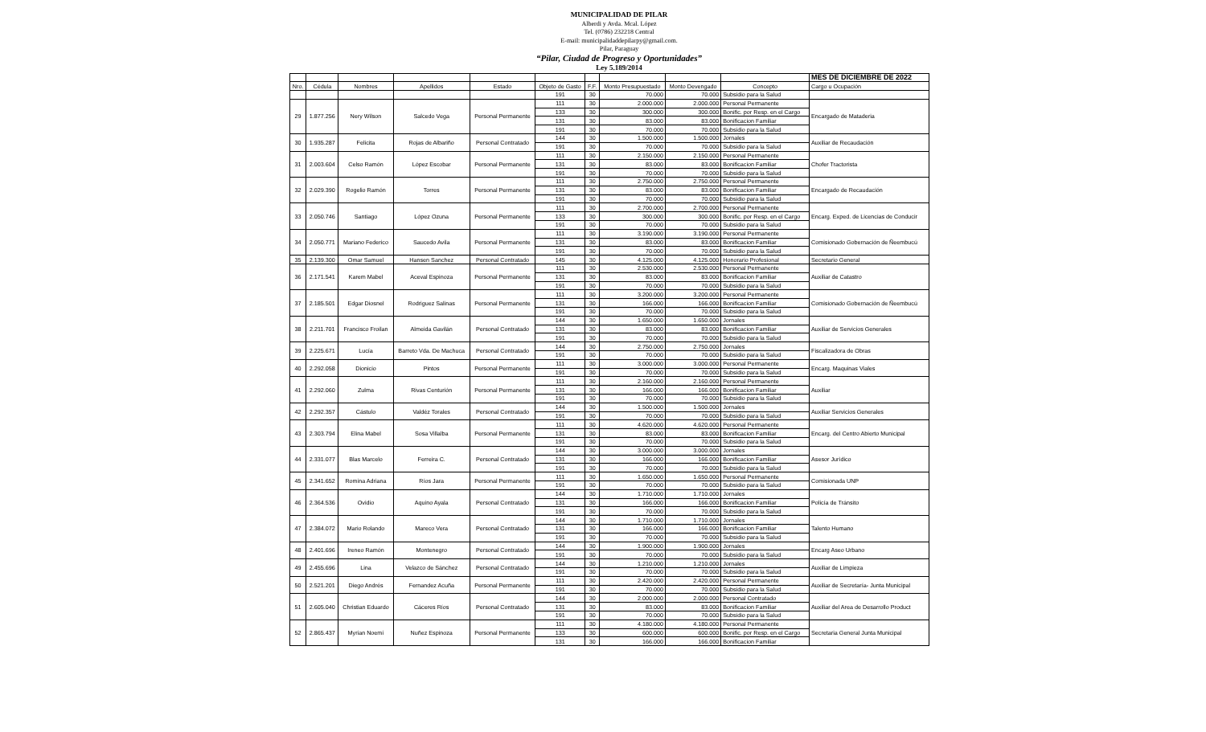MUNICIPALIDAD DE PILAR
Alberdi y Avda. Mcal. López
Tel. (0786) 232218 Central
E-mail: municipalidaddepilarpy@gmail.com.
Pilar, Paraguay
“Pilar, Ciudad de Progreso y Oportunidades”
Ley 5.189/2014
| | | | | | | | | | | MES DE DICIEMBRE DE 2022 |
| --- | --- | --- | --- | --- | --- | --- | --- | --- | --- | --- |
| Nro. | Cédula | Nombres | Apellidos | Estado | Objeto de Gasto | F.F. | Monto Presupuestado | Monto Devengado | Concepto | Cargo u Ocupación |
| | | | | | 191 | 30 | 70.000 | 70.000 | Subsidio para la Salud | |
| 29 | 1.877.256 | Nery Wilson | Salcedo Vega | Personal Permanente | 111 | 30 | 2.000.000 | 2.000.000 | Personal Permanente | Encargado de Mataderia |
| | | | | | 133 | 30 | 300.000 | 300.000 | Bonific. por Resp. en el Cargo | |
| | | | | | 131 | 30 | 83.000 | 83.000 | Bonificacion Familiar | |
| | | | | | 191 | 30 | 70.000 | 70.000 | Subsidio para la Salud | |
| 30 | 1.935.287 | Felicita | Rojas de Albariño | Personal Contratado | 144 | 30 | 1.500.000 | 1.500.000 | Jornales | Auxiliar de Recaudación |
| | | | | | 191 | 30 | 70.000 | 70.000 | Subsidio para la Salud | |
| 31 | 2.003.604 | Celso Ramón | López Escobar | Personal Permanente | 111 | 30 | 2.150.000 | 2.150.000 | Personal Permanente | Chofer Tractorista |
| | | | | | 131 | 30 | 83.000 | 83.000 | Bonificacion Familiar | |
| | | | | | 191 | 30 | 70.000 | 70.000 | Subsidio para la Salud | |
| 32 | 2.029.390 | Rogelio Ramón | Torres | Personal Permanente | 111 | 30 | 2.750.000 | 2.750.000 | Personal Permanente | Encargado de Recaudación |
| | | | | | 131 | 30 | 83.000 | 83.000 | Bonificacion Familiar | |
| | | | | | 191 | 30 | 70.000 | 70.000 | Subsidio para la Salud | |
| 33 | 2.050.746 | Santiago | López Ozuna | Personal Permanente | 111 | 30 | 2.700.000 | 2.700.000 | Personal Permanente | Encarg. Exped. de Licencias de Conducir |
| | | | | | 133 | 30 | 300.000 | 300.000 | Bonific. por Resp. en el Cargo | |
| | | | | | 191 | 30 | 70.000 | 70.000 | Subsidio para la Salud | |
| 34 | 2.050.771 | Mariano Federico | Saucedo Avila | Personal Permanente | 111 | 30 | 3.190.000 | 3.190.000 | Personal Permanente | Comisionado Gobernación de Ñeembucú |
| | | | | | 131 | 30 | 83.000 | 83.000 | Bonificacion Familiar | |
| | | | | | 191 | 30 | 70.000 | 70.000 | Subsidio para la Salud | |
| 35 | 2.139.300 | Omar Samuel | Hansen Sanchez | Personal Contratado | 145 | 30 | 4.125.000 | 4.125.000 | Honorario Profesional | Secretario General |
| 36 | 2.171.541 | Karem Mabel | Aceval Espinoza | Personal Permanente | 111 | 30 | 2.530.000 | 2.530.000 | Personal Permanente | Auxiliar de Catastro |
| | | | | | 131 | 30 | 83.000 | 83.000 | Bonificacion Familiar | |
| | | | | | 191 | 30 | 70.000 | 70.000 | Subsidio para la Salud | |
| 37 | 2.185.501 | Edgar Diosnel | Rodriguez Salinas | Personal Permanente | 111 | 30 | 3.200.000 | 3.200.000 | Personal Permanente | Comisionado Gobernación de Ñeembucú |
| | | | | | 131 | 30 | 166.000 | 166.000 | Bonificacion Familiar | |
| | | | | | 191 | 30 | 70.000 | 70.000 | Subsidio para la Salud | |
| 38 | 2.211.701 | Francisco Froilan | Almeida Gavilán | Personal Contratado | 144 | 30 | 1.650.000 | 1.650.000 | Jornales | Auxiliar de Servicios Generales |
| | | | | | 131 | 30 | 83.000 | 83.000 | Bonificacion Familiar | |
| | | | | | 191 | 30 | 70.000 | 70.000 | Subsidio para la Salud | |
| 39 | 2.225.671 | Lucía | Barreto Vda. De Machuca | Personal Contratado | 144 | 30 | 2.750.000 | 2.750.000 | Jornales | Fiscalizadora de Obras |
| | | | | | 191 | 30 | 70.000 | 70.000 | Subsidio para la Salud | |
| 40 | 2.292.058 | Dionicio | Pintos | Personal Permanente | 111 | 30 | 3.000.000 | 3.000.000 | Personal Permanente | Encarg. Maquinas Viales |
| | | | | | 191 | 30 | 70.000 | 70.000 | Subsidio para la Salud | |
| 41 | 2.292.060 | Zulma | Rivas Centurión | Personal Permanente | 111 | 30 | 2.160.000 | 2.160.000 | Personal Permanente | Auxiliar |
| | | | | | 131 | 30 | 166.000 | 166.000 | Bonificacion Familiar | |
| | | | | | 191 | 30 | 70.000 | 70.000 | Subsidio para la Salud | |
| 42 | 2.292.357 | Cástulo | Valdéz Torales | Personal Contratado | 144 | 30 | 1.500.000 | 1.500.000 | Jornales | Auxiliar Servicios Generales |
| | | | | | 191 | 30 | 70.000 | 70.000 | Subsidio para la Salud | |
| 43 | 2.303.794 | Elina Mabel | Sosa Villalba | Personal Permanente | 111 | 30 | 4.620.000 | 4.620.000 | Personal Permanente | Encarg. del Centro Abierto Municipal |
| | | | | | 131 | 30 | 83.000 | 83.000 | Bonificacion Familiar | |
| | | | | | 191 | 30 | 70.000 | 70.000 | Subsidio para la Salud | |
| 44 | 2.331.077 | Blas Marcelo | Ferreira C. | Personal Contratado | 144 | 30 | 3.000.000 | 3.000.000 | Jornales | Asesor Jurìdico |
| | | | | | 131 | 30 | 166.000 | 166.000 | Bonificacion Familiar | |
| | | | | | 191 | 30 | 70.000 | 70.000 | Subsidio para la Salud | |
| 45 | 2.341.652 | Romina Adriana | Ríos Jara | Personal Permanente | 111 | 30 | 1.650.000 | 1.650.000 | Personal Permanente | Comisionada UNP |
| | | | | | 191 | 30 | 70.000 | 70.000 | Subsidio para la Salud | |
| 46 | 2.364.536 | Ovidio | Aquino Ayala | Personal Contratado | 144 | 30 | 1.710.000 | 1.710.000 | Jornales | Policía de Tránsito |
| | | | | | 131 | 30 | 166.000 | 166.000 | Bonificacion Familiar | |
| | | | | | 191 | 30 | 70.000 | 70.000 | Subsidio para la Salud | |
| 47 | 2.384.072 | Mario Rolando | Mareco Vera | Personal Contratado | 144 | 30 | 1.710.000 | 1.710.000 | Jornales | Talento Humano |
| | | | | | 131 | 30 | 166.000 | 166.000 | Bonificacion Familiar | |
| | | | | | 191 | 30 | 70.000 | 70.000 | Subsidio para la Salud | |
| 48 | 2.401.696 | Ireneo Ramón | Montenegro | Personal Contratado | 144 | 30 | 1.900.000 | 1.900.000 | Jornales | Encarg Aseo Urbano |
| | | | | | 191 | 30 | 70.000 | 70.000 | Subsidio para la Salud | |
| 49 | 2.455.696 | Lina | Velazco de Sánchez | Personal Contratado | 144 | 30 | 1.210.000 | 1.210.000 | Jornales | Auxiliar de Limpieza |
| | | | | | 191 | 30 | 70.000 | 70.000 | Subsidio para la Salud | |
| 50 | 2.521.201 | Diego Andrés | Fernandez Acuña | Personal Permanente | 111 | 30 | 2.420.000 | 2.420.000 | Personal Permanente | Auxiliar de Secretaría- Junta Municipal |
| | | | | | 191 | 30 | 70.000 | 70.000 | Subsidio para la Salud | |
| 51 | 2.605.040 | Christian Eduardo | Cáceres Ríos | Personal Contratado | 144 | 30 | 2.000.000 | 2.000.000 | Personal Contratado | Auxiliar del Area de Desarrollo Product |
| | | | | | 131 | 30 | 83.000 | 83.000 | Bonificacion Familiar | |
| | | | | | 191 | 30 | 70.000 | 70.000 | Subsidio para la Salud | |
| 52 | 2.865.437 | Myrian Noemí | Nuñez Espinoza | Personal Permanente | 111 | 30 | 4.180.000 | 4.180.000 | Personal Permanente | Secretaria General Junta Municipal |
| | | | | | 133 | 30 | 600.000 | 600.000 | Bonific. por Resp. en el Cargo | |
| | | | | | 131 | 30 | 166.000 | 166.000 | Bonificacion Familiar | |